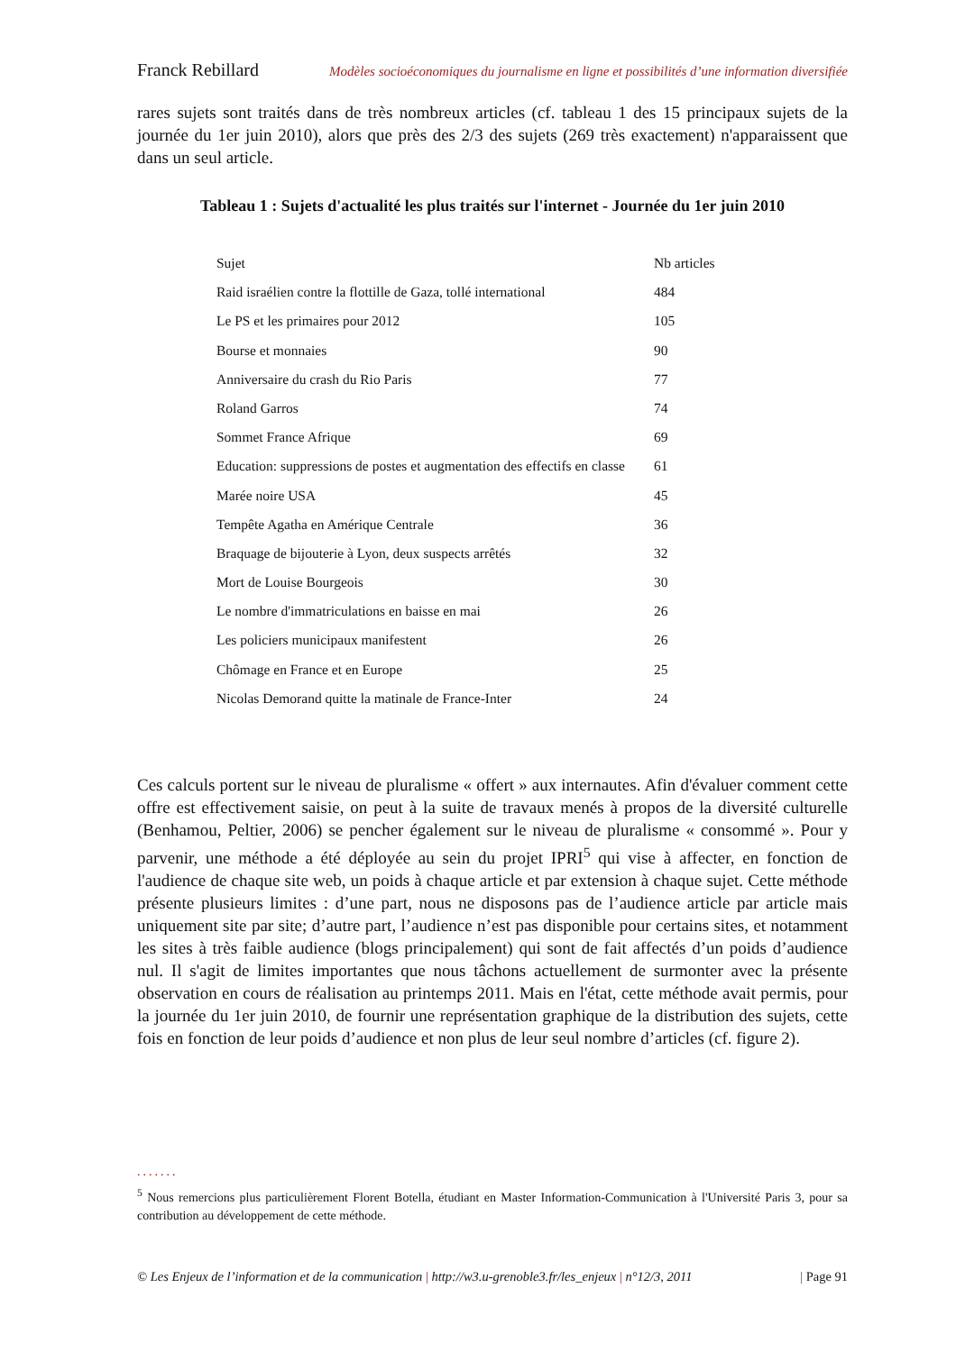Franck Rebillard Modèles socioéconomiques du journalisme en ligne et possibilités d’une information diversifiée
rares sujets sont traités dans de très nombreux articles (cf. tableau 1 des 15 principaux sujets de la journée du 1er juin 2010), alors que près des 2/3 des sujets (269 très exactement) n'apparaissent que dans un seul article.
Tableau 1 : Sujets d'actualité les plus traités sur l'internet - Journée du 1er juin 2010
| Sujet | Nb articles |
| --- | --- |
| Raid israélien contre la flottille de Gaza, tollé international | 484 |
| Le PS et les primaires pour 2012 | 105 |
| Bourse et monnaies | 90 |
| Anniversaire du crash du Rio Paris | 77 |
| Roland Garros | 74 |
| Sommet France Afrique | 69 |
| Education: suppressions de postes et augmentation des effectifs en classe | 61 |
| Marée noire USA | 45 |
| Tempête Agatha en Amérique Centrale | 36 |
| Braquage de bijouterie à Lyon, deux suspects arrêtés | 32 |
| Mort de Louise Bourgeois | 30 |
| Le nombre d'immatriculations en baisse en mai | 26 |
| Les policiers municipaux manifestent | 26 |
| Chômage en France et en Europe | 25 |
| Nicolas Demorand quitte la matinale de France-Inter | 24 |
Ces calculs portent sur le niveau de pluralisme « offert » aux internautes. Afin d'évaluer comment cette offre est effectivement saisie, on peut à la suite de travaux menés à propos de la diversité culturelle (Benhamou, Peltier, 2006) se pencher également sur le niveau de pluralisme « consommé ». Pour y parvenir, une méthode a été déployée au sein du projet IPRI<sup>5</sup> qui vise à affecter, en fonction de l'audience de chaque site web, un poids à chaque article et par extension à chaque sujet. Cette méthode présente plusieurs limites : d’une part, nous ne disposons pas de l’audience article par article mais uniquement site par site; d’autre part, l’audience n’est pas disponible pour certains sites, et notamment les sites à très faible audience (blogs principalement) qui sont de fait affectés d’un poids d’audience nul. Il s'agit de limites importantes que nous tâchons actuellement de surmonter avec la présente observation en cours de réalisation au printemps 2011. Mais en l'état, cette méthode avait permis, pour la journée du 1er juin 2010, de fournir une représentation graphique de la distribution des sujets, cette fois en fonction de leur poids d’audience et non plus de leur seul nombre d’articles (cf. figure 2).
.......
<sup>5</sup> Nous remercions plus particulièrement Florent Botella, étudiant en Master Information-Communication à l'Université Paris 3, pour sa contribution au développement de cette méthode.
© Les Enjeux de l’information et de la communication | http://w3.u-grenoble3.fr/les_enjeux | n°12/3, 2011 | Page 91